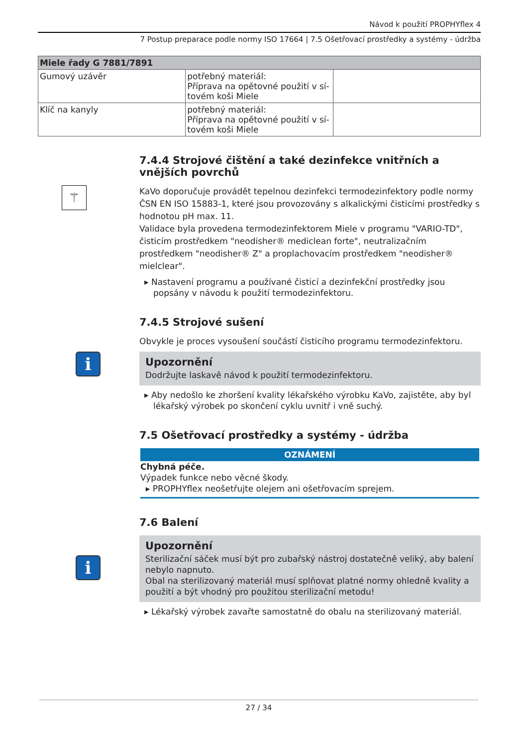Návod k použití PROPHYflex 4
7 Postup preparace podle normy ISO 17664 | 7.5 Ošetřovací prostředky a systémy - údržba
| Miele řady G 7881/7891 | | |
| --- | --- | --- |
| Gumový uzávěr | potřebný materiál: Příprava na opětovné použití v sí- tovém koši Miele | |
| Klíč na kanyly | potřebný materiál: Příprava na opětovné použití v sí- tovém koši Miele | |
7.4.4 Strojové čištění a také dezinfekce vnitřních a vnějších povrchů
⚚
KaVo doporučuje provádět tepelnou dezinfekci termodezinfektory podle normy ČSN EN ISO 15883-1, které jsou provozovány s alkalickými čisticími prostředky s hodnotou pH max. 11.
Validace byla provedena termodezinfektorem Miele v programu "VARIO-TD", čisticím prostředkem "neodisher® mediclean forte", neutralizačním prostředkem "neodisher® Z" a proplachovacím prostředkem "neodisher® mielclear".
▸ Nastavení programu a používané čisticí a dezinfekční prostředky jsou popsány v návodu k použití termodezinfektoru.
7.4.5 Strojové sušení
Obvykle je proces vysoušení součástí čisticího programu termodezinfektoru.
i
Upozornění
Dodržujte laskavě návod k použití termodezinfektoru.
▸ Aby nedošlo ke zhoršení kvality lékařského výrobku KaVo, zajistěte, aby byl lékařský výrobek po skončení cyklu uvnitř i vně suchý.
7.5 Ošetřovací prostředky a systémy - údržba
OZNÁMENÍ
Chybná péče.
Výpadek funkce nebo věcné škody.
▸ PROPHYflex neošetřujte olejem ani ošetřovacím sprejem.
7.6 Balení
i
Upozornění
Sterilizační sáček musí být pro zubařský nástroj dostatečně veliký, aby balení nebylo napnuto.
Obal na sterilizovaný materiál musí splňovat platné normy ohledně kvality a použití a být vhodný pro použitou sterilizační metodu!
▸ Lékařský výrobek zavařte samostatně do obalu na sterilizovaný materiál.
27 / 34